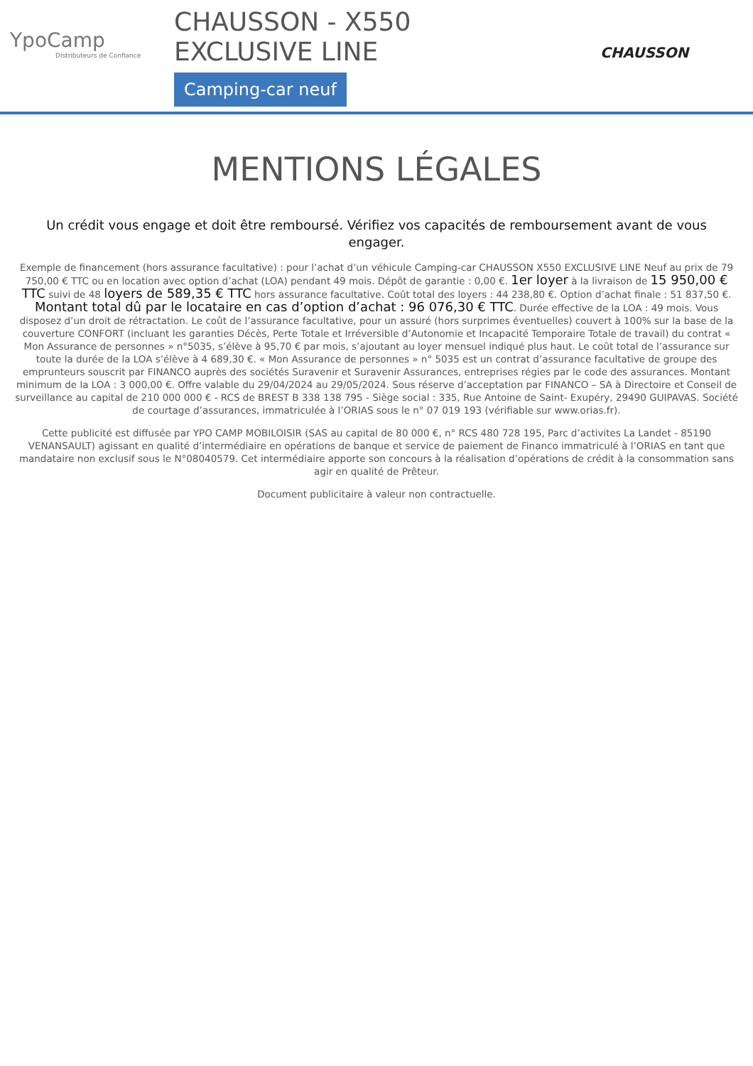YpoCamp
Distributeurs de Confiance
CHAUSSON - X550
EXCLUSIVE LINE
Camping-car neuf
CHAUSSON
MENTIONS LÉGALES
Un crédit vous engage et doit être remboursé. Vérifiez vos capacités de remboursement avant de vous engager.
Exemple de financement (hors assurance facultative) : pour l’achat d’un véhicule Camping-car CHAUSSON X550 EXCLUSIVE LINE Neuf au prix de 79 750,00 € TTC ou en location avec option d’achat (LOA) pendant 49 mois. Dépôt de garantie : 0,00 €. 1er loyer à la livraison de 15 950,00 € TTC suivi de 48 loyers de 589,35 € TTC hors assurance facultative. Coût total des loyers : 44 238,80 €. Option d’achat finale : 51 837,50 €. Montant total dû par le locataire en cas d’option d’achat : 96 076,30 € TTC. Durée effective de la LOA : 49 mois. Vous disposez d’un droit de rétractation. Le coût de l’assurance facultative, pour un assuré (hors surprimes éventuelles) couvert à 100% sur la base de la couverture CONFORT (incluant les garanties Décès, Perte Totale et Irréversible d’Autonomie et Incapacité Temporaire Totale de travail) du contrat « Mon Assurance de personnes » n°5035, s’élève à 95,70 € par mois, s’ajoutant au loyer mensuel indiqué plus haut. Le coût total de l’assurance sur toute la durée de la LOA s’élève à 4 689,30 €. « Mon Assurance de personnes » n° 5035 est un contrat d’assurance facultative de groupe des emprunteurs souscrit par FINANCO auprès des sociétés Suravenir et Suravenir Assurances, entreprises régies par le code des assurances. Montant minimum de la LOA : 3 000,00 €. Offre valable du 29/04/2024 au 29/05/2024. Sous réserve d’acceptation par FINANCO – SA à Directoire et Conseil de surveillance au capital de 210 000 000 € - RCS de BREST B 338 138 795 - Siège social : 335, Rue Antoine de Saint- Exupéry, 29490 GUIPAVAS. Société de courtage d’assurances, immatriculée à l’ORIAS sous le n° 07 019 193 (vérifiable sur www.orias.fr).
Cette publicité est diffusée par YPO CAMP MOBILOISIR (SAS au capital de 80 000 €, n° RCS 480 728 195, Parc d’activites La Landet - 85190 VENANSAULT) agissant en qualité d’intermédiaire en opérations de banque et service de paiement de Financo immatriculé à l’ORIAS en tant que mandataire non exclusif sous le N°08040579. Cet intermédiaire apporte son concours à la réalisation d’opérations de crédit à la consommation sans agir en qualité de Prêteur.
Document publicitaire à valeur non contractuelle.